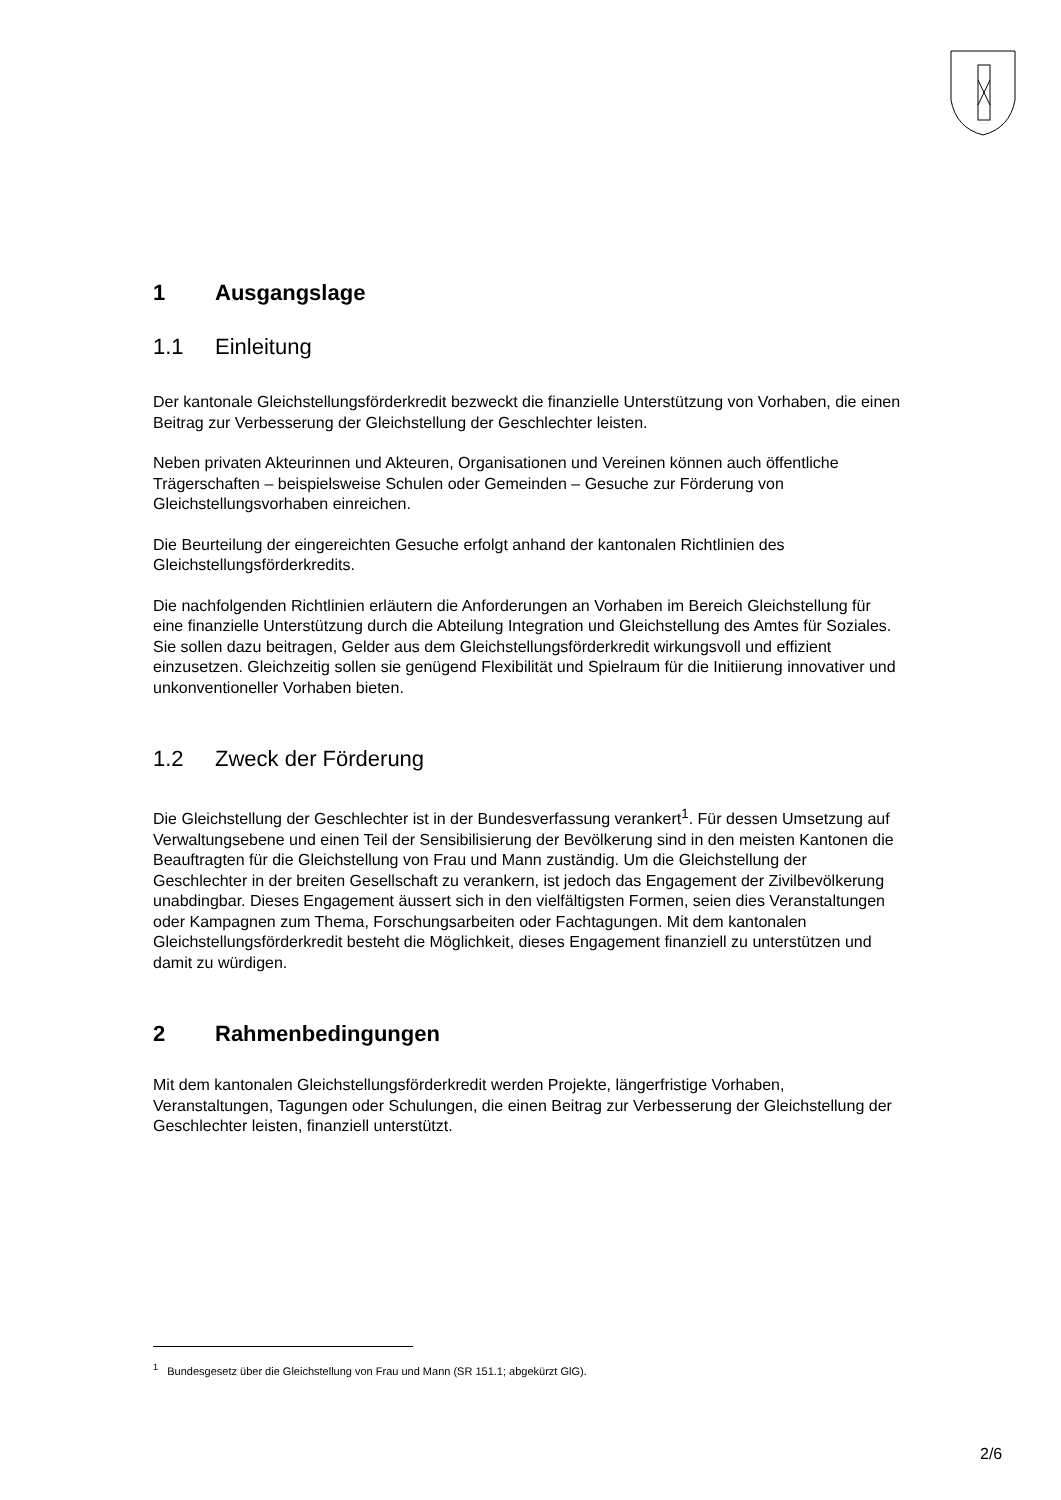1 Ausgangslage
1.1 Einleitung
Der kantonale Gleichstellungsförderkredit bezweckt die finanzielle Unterstützung von Vorhaben, die einen Beitrag zur Verbesserung der Gleichstellung der Geschlechter leisten.
Neben privaten Akteurinnen und Akteuren, Organisationen und Vereinen können auch öffentliche Trägerschaften – beispielsweise Schulen oder Gemeinden – Gesuche zur Förderung von Gleichstellungsvorhaben einreichen.
Die Beurteilung der eingereichten Gesuche erfolgt anhand der kantonalen Richtlinien des Gleichstellungsförderkredits.
Die nachfolgenden Richtlinien erläutern die Anforderungen an Vorhaben im Bereich Gleichstellung für eine finanzielle Unterstützung durch die Abteilung Integration und Gleichstellung des Amtes für Soziales. Sie sollen dazu beitragen, Gelder aus dem Gleichstellungsförderkredit wirkungsvoll und effizient einzusetzen. Gleichzeitig sollen sie genügend Flexibilität und Spielraum für die Initiierung innovativer und unkonventioneller Vorhaben bieten.
1.2 Zweck der Förderung
Die Gleichstellung der Geschlechter ist in der Bundesverfassung verankert<sup>1</sup>. Für dessen Umsetzung auf Verwaltungsebene und einen Teil der Sensibilisierung der Bevölkerung sind in den meisten Kantonen die Beauftragten für die Gleichstellung von Frau und Mann zuständig. Um die Gleichstellung der Geschlechter in der breiten Gesellschaft zu verankern, ist jedoch das Engagement der Zivilbevölkerung unabdingbar. Dieses Engagement äussert sich in den vielfältigsten Formen, seien dies Veranstaltungen oder Kampagnen zum Thema, Forschungsarbeiten oder Fachtagungen. Mit dem kantonalen Gleichstellungsförderkredit besteht die Möglichkeit, dieses Engagement finanziell zu unterstützen und damit zu würdigen.
2 Rahmenbedingungen
Mit dem kantonalen Gleichstellungsförderkredit werden Projekte, längerfristige Vorhaben, Veranstaltungen, Tagungen oder Schulungen, die einen Beitrag zur Verbesserung der Gleichstellung der Geschlechter leisten, finanziell unterstützt.
<sup>1</sup> Bundesgesetz über die Gleichstellung von Frau und Mann (SR 151.1; abgekürzt GlG).
2/6